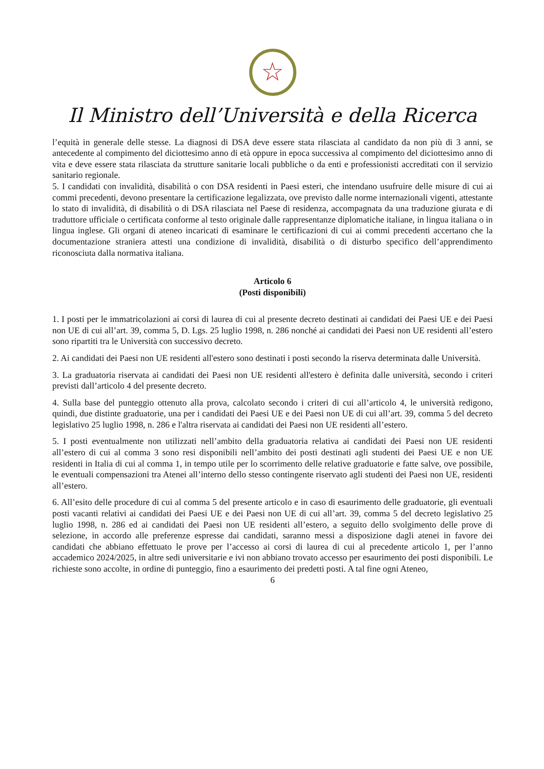☆
Il Ministro dell’Università e della Ricerca
l’equità in generale delle stesse. La diagnosi di DSA deve essere stata rilasciata al candidato da non più di 3 anni, se antecedente al compimento del diciottesimo anno di età oppure in epoca successiva al compimento del diciottesimo anno di vita e deve essere stata rilasciata da strutture sanitarie locali pubbliche o da enti e professionisti accreditati con il servizio sanitario regionale.
5. I candidati con invalidità, disabilità o con DSA residenti in Paesi esteri, che intendano usufruire delle misure di cui ai commi precedenti, devono presentare la certificazione legalizzata, ove previsto dalle norme internazionali vigenti, attestante lo stato di invalidità, di disabilità o di DSA rilasciata nel Paese di residenza, accompagnata da una traduzione giurata e di traduttore ufficiale o certificata conforme al testo originale dalle rappresentanze diplomatiche italiane, in lingua italiana o in lingua inglese. Gli organi di ateneo incaricati di esaminare le certificazioni di cui ai commi precedenti accertano che la documentazione straniera attesti una condizione di invalidità, disabilità o di disturbo specifico dell’apprendimento riconosciuta dalla normativa italiana.
Articolo 6
(Posti disponibili)
1. I posti per le immatricolazioni ai corsi di laurea di cui al presente decreto destinati ai candidati dei Paesi UE e dei Paesi non UE di cui all’art. 39, comma 5, D. Lgs. 25 luglio 1998, n. 286 nonché ai candidati dei Paesi non UE residenti all’estero sono ripartiti tra le Università con successivo decreto.
2. Ai candidati dei Paesi non UE residenti all'estero sono destinati i posti secondo la riserva determinata dalle Università.
3. La graduatoria riservata ai candidati dei Paesi non UE residenti all'estero è definita dalle università, secondo i criteri previsti dall’articolo 4 del presente decreto.
4. Sulla base del punteggio ottenuto alla prova, calcolato secondo i criteri di cui all’articolo 4, le università redigono, quindi, due distinte graduatorie, una per i candidati dei Paesi UE e dei Paesi non UE di cui all’art. 39, comma 5 del decreto legislativo 25 luglio 1998, n. 286 e l'altra riservata ai candidati dei Paesi non UE residenti all’estero.
5. I posti eventualmente non utilizzati nell’ambito della graduatoria relativa ai candidati dei Paesi non UE residenti all’estero di cui al comma 3 sono resi disponibili nell’ambito dei posti destinati agli studenti dei Paesi UE e non UE residenti in Italia di cui al comma 1, in tempo utile per lo scorrimento delle relative graduatorie e fatte salve, ove possibile, le eventuali compensazioni tra Atenei all’interno dello stesso contingente riservato agli studenti dei Paesi non UE, residenti all’estero.
6. All’esito delle procedure di cui al comma 5 del presente articolo e in caso di esaurimento delle graduatorie, gli eventuali posti vacanti relativi ai candidati dei Paesi UE e dei Paesi non UE di cui all’art. 39, comma 5 del decreto legislativo 25 luglio 1998, n. 286 ed ai candidati dei Paesi non UE residenti all’estero, a seguito dello svolgimento delle prove di selezione, in accordo alle preferenze espresse dai candidati, saranno messi a disposizione dagli atenei in favore dei candidati che abbiano effettuato le prove per l’accesso ai corsi di laurea di cui al precedente articolo 1, per l’anno accademico 2024/2025, in altre sedi universitarie e ivi non abbiano trovato accesso per esaurimento dei posti disponibili. Le richieste sono accolte, in ordine di punteggio, fino a esaurimento dei predetti posti. A tal fine ogni Ateneo,
6